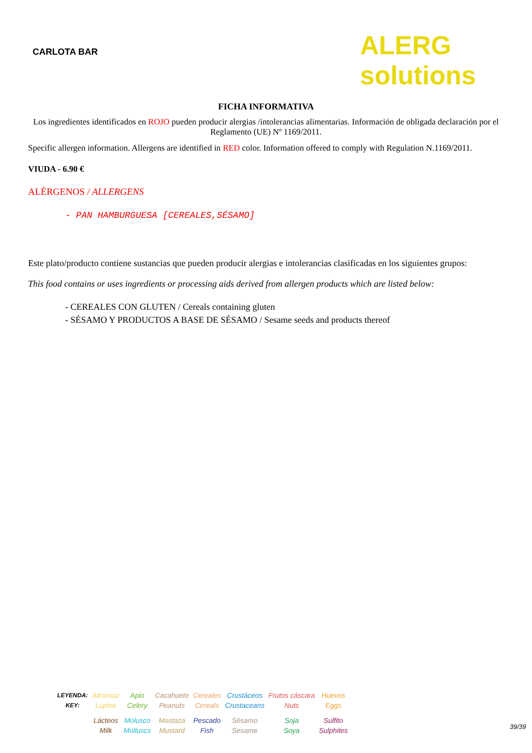CARLOTA BAR
ALERG solutions
FICHA INFORMATIVA
Los ingredientes identificados en ROJO pueden producir alergias /intolerancias alimentarias. Información de obligada declaración por el Reglamento (UE) Nº 1169/2011.
Specific allergen information. Allergens are identified in RED color. Information offered to comply with Regulation N.1169/2011.
VIUDA - 6.90 €
ALÉRGENOS / ALLERGENS
- PAN HAMBURGUESA [CEREALES,SÉSAMO]
Este plato/producto contiene sustancias que pueden producir alergias e intolerancias clasificadas en los siguientes grupos:
This food contains or uses ingredients or processing aids derived from allergen products which are listed below:
- CEREALES CON GLUTEN / Cereals containing gluten
- SÉSAMO Y PRODUCTOS A BASE DE SÉSAMO / Sesame seeds and products thereof
| LEYENDA: KEY: | Altramuz Lupine | Apio Celery | Cacahuete Peanuts | Cereales Cereals | Crustáceos Crustaceans | Frutos cáscara Nuts | Huevos Eggs |
| | Lácteos Milk | Molusco Molluscs | Mostaza Mustard | Pescado Fish | Sésamo Sesame | Soja Soya | Sulfito Sulphites |
39/39